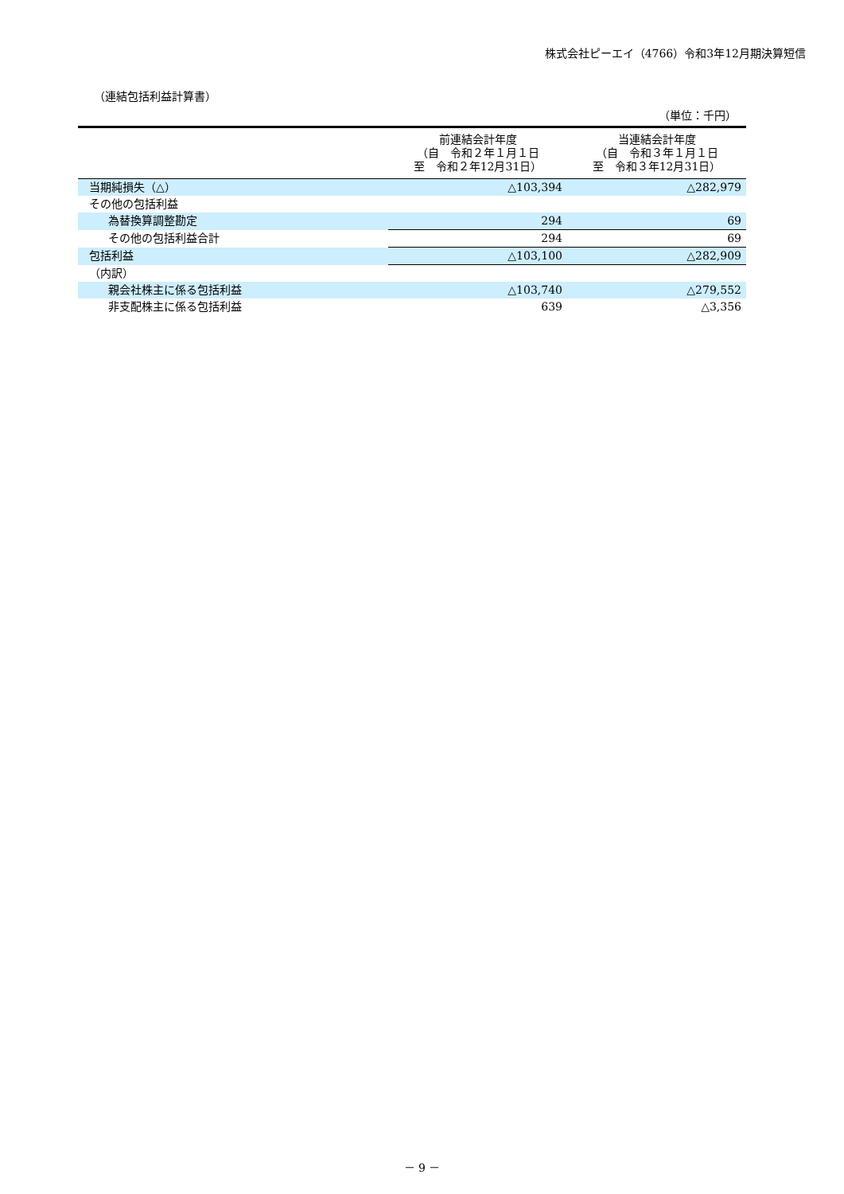株式会社ピーエイ（4766）令和3年12月期決算短信
（連結包括利益計算書）
（単位：千円）
| | 前連結会計年度 （自 令和２年１月１日 至 令和２年12月31日） | 当連結会計年度 （自 令和３年１月１日 至 令和３年12月31日） |
| --- | --- | --- |
| 当期純損失（△） | △103,394 | △282,979 |
| その他の包括利益 | | |
| 為替換算調整勘定 | 294 | 69 |
| その他の包括利益合計 | 294 | 69 |
| 包括利益 | △103,100 | △282,909 |
| （内訳） | | |
| 親会社株主に係る包括利益 | △103,740 | △279,552 |
| 非支配株主に係る包括利益 | 639 | △3,356 |
－ 9 －